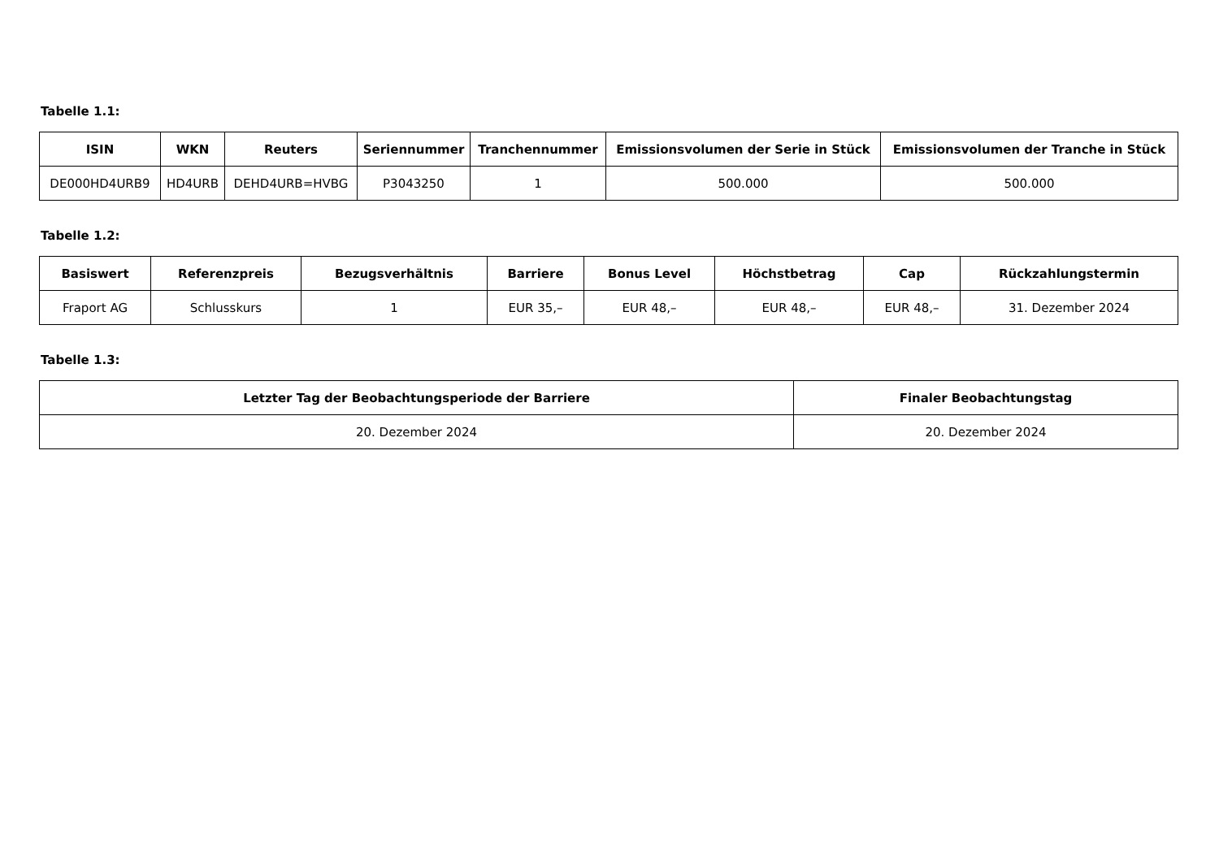Tabelle 1.1:
| ISIN | WKN | Reuters | Seriennummer | Tranchennummer | Emissionsvolumen der Serie in Stück | Emissionsvolumen der Tranche in Stück |
| --- | --- | --- | --- | --- | --- | --- |
| DE000HD4URB9 | HD4URB | DEHD4URB=HVBG | P3043250 | 1 | 500.000 | 500.000 |
Tabelle 1.2:
| Basiswert | Referenzpreis | Bezugsverhältnis | Barriere | Bonus Level | Höchstbetrag | Cap | Rückzahlungstermin |
| --- | --- | --- | --- | --- | --- | --- | --- |
| Fraport AG | Schlusskurs | 1 | EUR 35,– | EUR 48,– | EUR 48,– | EUR 48,– | 31. Dezember 2024 |
Tabelle 1.3:
| Letzter Tag der Beobachtungsperiode der Barriere | Finaler Beobachtungstag |
| --- | --- |
| 20. Dezember 2024 | 20. Dezember 2024 |